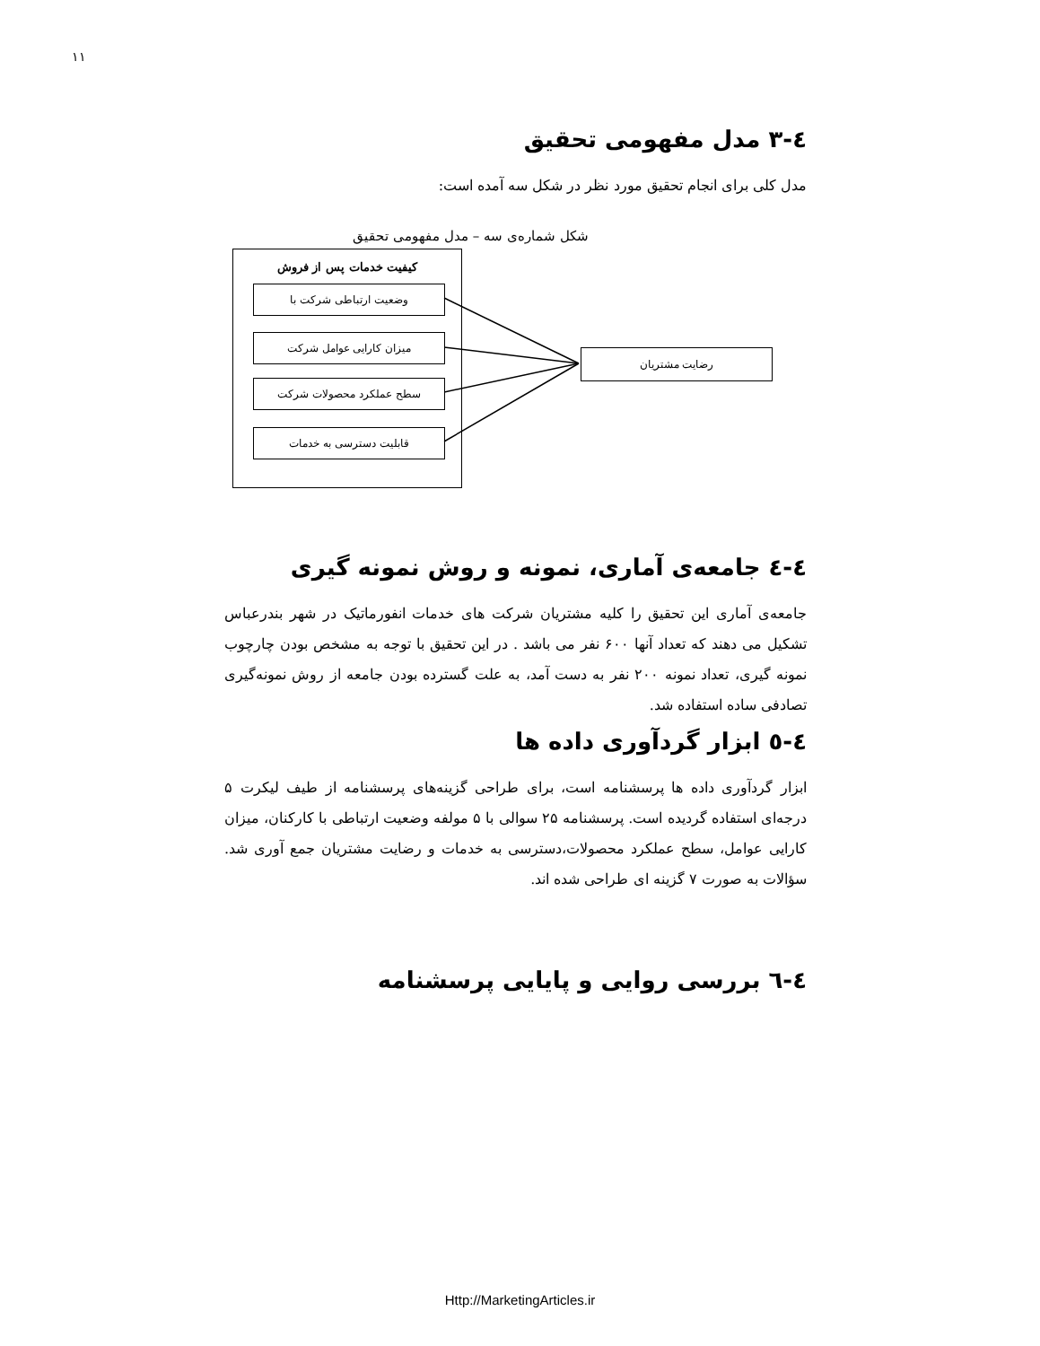۱۱
٤-٣ مدل مفهومی تحقیق
مدل کلی برای انجام تحقیق مورد نظر در شکل سه آمده است:
شکل شماره‌ی سه – مدل مفهومی تحقیق
کیفیت خدمات پس از فروش
وضعیت ارتباطی شرکت با
میزان کارایی عوامل شرکت
سطح عملکرد محصولات شرکت
قابلیت دسترسی به خدمات
رضایت مشتریان
٤-٤ جامعه‌ی آماری، نمونه و روش نمونه گیری
جامعه‌ی آماری این تحقیق را کلیه مشتریان شرکت های خدمات انفورماتیک در شهر بندرعباس تشکیل می دهند که تعداد آنها ۶۰۰ نفر می باشد . در این تحقیق با توجه به مشخص بودن چارچوب نمونه گیری، تعداد نمونه ۲۰۰ نفر به دست آمد، به علت گسترده بودن جامعه از روش نمونه‌گیری تصادفی ساده استفاده شد.
٤-٥ ابزار گردآوری داده ها
ابزار گردآوری داده ها پرسشنامه است، برای طراحی گزینه‌های پرسشنامه از طیف لیکرت ۵ درجه‌ای استفاده گردیده است. پرسشنامه ۲۵ سوالی با ۵ مولفه وضعیت ارتباطی با کارکنان، میزان کارایی عوامل، سطح عملکرد محصولات،دسترسی به خدمات و رضایت مشتریان جمع آوری شد. سؤالات به صورت ۷ گزینه ای طراحی شده اند.
٤-٦ بررسی روایی و پایایی پرسشنامه
Http://MarketingArticles.ir